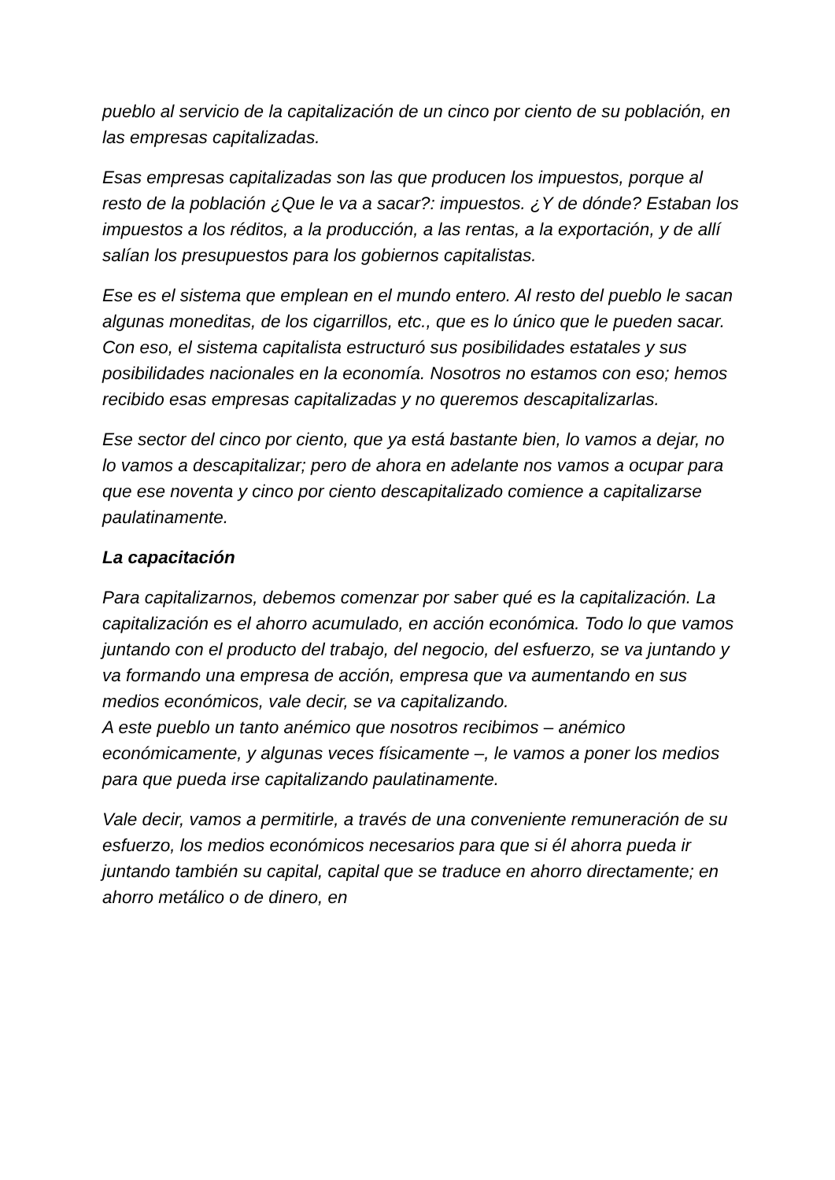pueblo al servicio de la capitalización de un cinco por ciento de su población, en las empresas capitalizadas.
Esas empresas capitalizadas son las que producen los impuestos, porque al resto de la población ¿Que le va a sacar?: impuestos. ¿Y de dónde? Estaban los impuestos a los réditos, a la producción, a las rentas, a la exportación, y de allí salían los presupuestos para los gobiernos capitalistas.
Ese es el sistema que emplean en el mundo entero. Al resto del pueblo le sacan algunas moneditas, de los cigarrillos, etc., que es lo único que le pueden sacar.
Con eso, el sistema capitalista estructuró sus posibilidades estatales y sus posibilidades nacionales en la economía. Nosotros no estamos con eso; hemos recibido esas empresas capitalizadas y no queremos descapitalizarlas.
Ese sector del cinco por ciento, que ya está bastante bien, lo vamos a dejar, no lo vamos a descapitalizar; pero de ahora en adelante nos vamos a ocupar para que ese noventa y cinco por ciento descapitalizado comience a capitalizarse paulatinamente.
La capacitación
Para capitalizarnos, debemos comenzar por saber qué es la capitalización. La capitalización es el ahorro acumulado, en acción económica. Todo lo que vamos juntando con el producto del trabajo, del negocio, del esfuerzo, se va juntando y va formando una empresa de acción, empresa que va aumentando en sus medios económicos, vale decir, se va capitalizando.
A este pueblo un tanto anémico que nosotros recibimos – anémico económicamente, y algunas veces físicamente –, le vamos a poner los medios para que pueda irse capitalizando paulatinamente.
Vale decir, vamos a permitirle, a través de una conveniente remuneración de su esfuerzo, los medios económicos necesarios para que si él ahorra pueda ir juntando también su capital, capital que se traduce en ahorro directamente; en ahorro metálico o de dinero, en